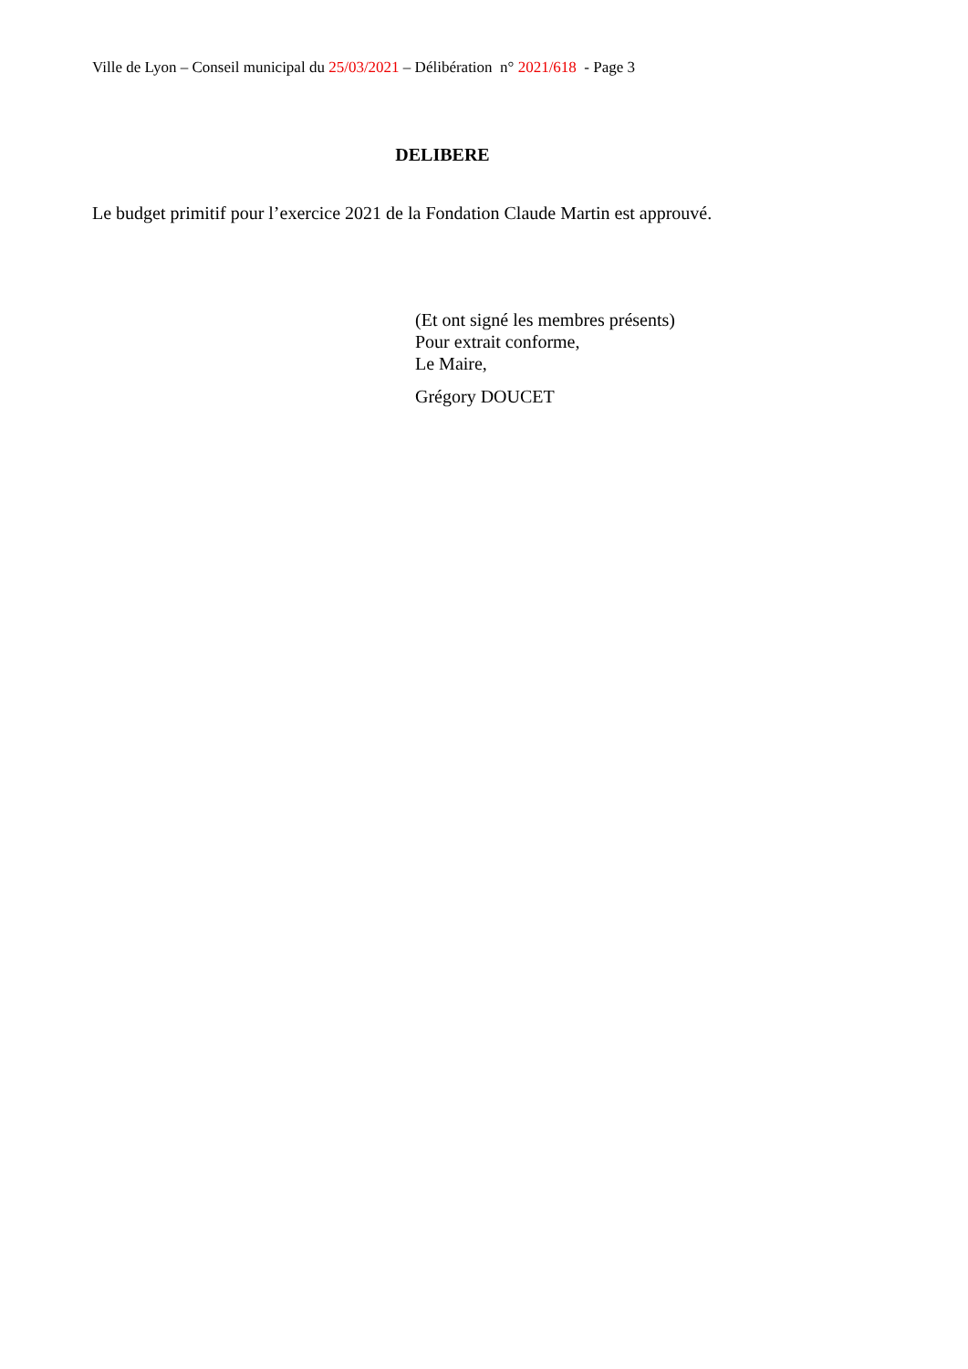Ville de Lyon – Conseil municipal du 25/03/2021 – Délibération n° 2021/618 - Page 3
DELIBERE
Le budget primitif pour l’exercice 2021 de la Fondation Claude Martin est approuvé.
(Et ont signé les membres présents)
Pour extrait conforme,
Le Maire,
Grégory DOUCET